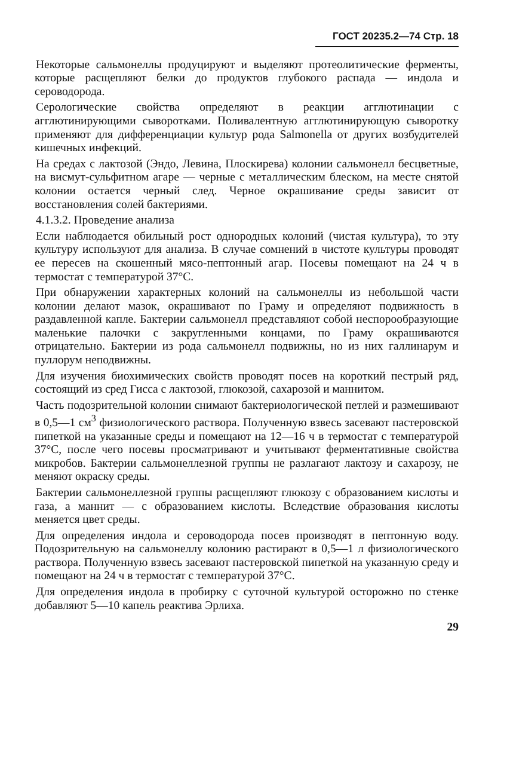ГОСТ 20235.2—74 Стр. 18
Некоторые сальмонеллы продуцируют и выделяют протеолитические ферменты, которые расщепляют белки до продуктов глубокого распада — индола и сероводорода.
Серологические свойства определяют в реакции агглютинации с агглютинирующими сыворотками. Поливалентную агглютинирующую сыворотку применяют для дифференциации культур рода Salmonella от других возбудителей кишечных инфекций.
На средах с лактозой (Эндо, Левина, Плоскирева) колонии сальмонелл бесцветные, на висмут-сульфитном агаре — черные с металлическим блеском, на месте снятой колонии остается черный след. Черное окрашивание среды зависит от восстановления солей бактериями.
4.1.3.2. Проведение анализа
Если наблюдается обильный рост однородных колоний (чистая культура), то эту культуру используют для анализа. В случае сомнений в чистоте культуры проводят ее пересев на скошенный мясо-пептонный агар. Посевы помещают на 24 ч в термостат с температурой 37°С.
При обнаружении характерных колоний на сальмонеллы из небольшой части колонии делают мазок, окрашивают по Граму и определяют подвижность в раздавленной капле. Бактерии сальмонелл представляют собой неспорообразующие маленькие палочки с закругленными концами, по Граму окрашиваются отрицательно. Бактерии из рода сальмонелл подвижны, но из них галлинарум и пуллорум неподвижны.
Для изучения биохимических свойств проводят посев на короткий пестрый ряд, состоящий из сред Гисса с лактозой, глюкозой, сахарозой и маннитом.
Часть подозрительной колонии снимают бактериологической петлей и размешивают в 0,5—1 см<sup>3</sup> физиологического раствора. Полученную взвесь засевают пастеровской пипеткой на указанные среды и помещают на 12—16 ч в термостат с температурой 37°С, после чего посевы просматривают и учитывают ферментативные свойства микробов. Бактерии сальмонеллезной группы не разлагают лактозу и сахарозу, не меняют окраску среды.
Бактерии сальмонеллезной группы расщепляют глюкозу с образованием кислоты и газа, а маннит — с образованием кислоты. Вследствие образования кислоты меняется цвет среды.
Для определения индола и сероводорода посев производят в пептонную воду. Подозрительную на сальмонеллу колонию растирают в 0,5—1 л физиологического раствора. Полученную взвесь засевают пастеровской пипеткой на указанную среду и помещают на 24 ч в термостат с температурой 37°С.
Для определения индола в пробирку с суточной культурой осторожно по стенке добавляют 5—10 капель реактива Эрлиха.
29